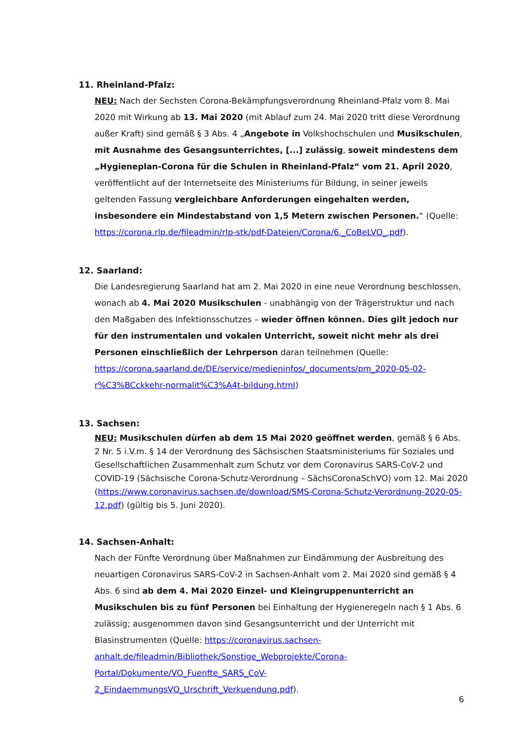11. Rheinland-Pfalz:
NEU: Nach der Sechsten Corona-Bekämpfungsverordnung Rheinland-Pfalz vom 8. Mai 2020 mit Wirkung ab 13. Mai 2020 (mit Ablauf zum 24. Mai 2020 tritt diese Verordnung außer Kraft) sind gemäß § 3 Abs. 4 „Angebote in Volkshochschulen und Musikschulen, mit Ausnahme des Gesangsunterrichtes, [...] zulässig, soweit mindestens dem „Hygieneplan-Corona für die Schulen in Rheinland-Pfalz“ vom 21. April 2020, veröffentlicht auf der Internetseite des Ministeriums für Bildung, in seiner jeweils geltenden Fassung vergleichbare Anforderungen eingehalten werden, insbesondere ein Mindestabstand von 1,5 Metern zwischen Personen.“ (Quelle: https://corona.rlp.de/fileadmin/rlp-stk/pdf-Dateien/Corona/6._CoBeLVO_.pdf).
12. Saarland:
Die Landesregierung Saarland hat am 2. Mai 2020 in eine neue Verordnung beschlossen, wonach ab 4. Mai 2020 Musikschulen - unabhängig von der Trägerstruktur und nach den Maßgaben des Infektionsschutzes – wieder öffnen können. Dies gilt jedoch nur für den instrumentalen und vokalen Unterricht, soweit nicht mehr als drei Personen einschließlich der Lehrperson daran teilnehmen (Quelle: https://corona.saarland.de/DE/service/medieninfos/_documents/pm_2020-05-02-r%C3%BCckkehr-normalit%C3%A4t-bildung.html)
13. Sachsen:
NEU: Musikschulen dürfen ab dem 15 Mai 2020 geöffnet werden, gemäß § 6 Abs. 2 Nr. 5 i.V.m. § 14 der Verordnung des Sächsischen Staatsministeriums für Soziales und Gesellschaftlichen Zusammenhalt zum Schutz vor dem Coronavirus SARS-CoV-2 und COVID-19 (Sächsische Corona-Schutz-Verordnung – SächsCoronaSchVO) vom 12. Mai 2020 (https://www.coronavirus.sachsen.de/download/SMS-Corona-Schutz-Verordnung-2020-05-12.pdf) (gültig bis 5. Juni 2020).
14. Sachsen-Anhalt:
Nach der Fünfte Verordnung über Maßnahmen zur Eindämmung der Ausbreitung des neuartigen Coronavirus SARS-CoV-2 in Sachsen-Anhalt vom 2. Mai 2020 sind gemäß § 4 Abs. 6 sind ab dem 4. Mai 2020 Einzel- und Kleingruppenunterricht an Musikschulen bis zu fünf Personen bei Einhaltung der Hygieneregeln nach § 1 Abs. 6 zulässig; ausgenommen davon sind Gesangsunterricht und der Unterricht mit Blasinstrumenten (Quelle: https://coronavirus.sachsen-anhalt.de/fileadmin/Bibliothek/Sonstige_Webprojekte/Corona-Portal/Dokumente/VO_Fuenfte_SARS_CoV-2_EindaemmungsVO_Urschrift_Verkuendung.pdf).
6